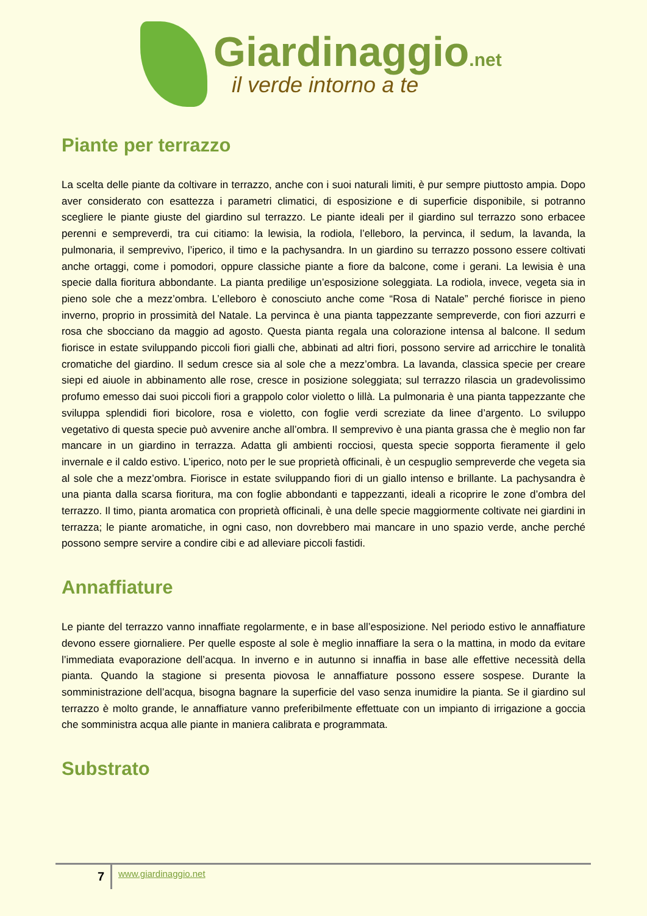Giardinaggio.net
il verde intorno a te
Piante per terrazzo
La scelta delle piante da coltivare in terrazzo, anche con i suoi naturali limiti, è pur sempre piuttosto ampia. Dopo aver considerato con esattezza i parametri climatici, di esposizione e di superficie disponibile, si potranno scegliere le piante giuste del giardino sul terrazzo. Le piante ideali per il giardino sul terrazzo sono erbacee perenni e sempreverdi, tra cui citiamo: la lewisia, la rodiola, l’elleboro, la pervinca, il sedum, la lavanda, la pulmonaria, il semprevivo, l’iperico, il timo e la pachysandra. In un giardino su terrazzo possono essere coltivati anche ortaggi, come i pomodori, oppure classiche piante a fiore da balcone, come i gerani. La lewisia è una specie dalla fioritura abbondante. La pianta predilige un’esposizione soleggiata. La rodiola, invece, vegeta sia in pieno sole che a mezz’ombra. L’elleboro è conosciuto anche come “Rosa di Natale” perché fiorisce in pieno inverno, proprio in prossimità del Natale. La pervinca è una pianta tappezzante sempreverde, con fiori azzurri e rosa che sbocciano da maggio ad agosto. Questa pianta regala una colorazione intensa al balcone. Il sedum fiorisce in estate sviluppando piccoli fiori gialli che, abbinati ad altri fiori, possono servire ad arricchire le tonalità cromatiche del giardino. Il sedum cresce sia al sole che a mezz’ombra. La lavanda, classica specie per creare siepi ed aiuole in abbinamento alle rose, cresce in posizione soleggiata; sul terrazzo rilascia un gradevolissimo profumo emesso dai suoi piccoli fiori a grappolo color violetto o lillà. La pulmonaria è una pianta tappezzante che sviluppa splendidi fiori bicolore, rosa e violetto, con foglie verdi screziate da linee d’argento. Lo sviluppo vegetativo di questa specie può avvenire anche all’ombra. Il semprevivo è una pianta grassa che è meglio non far mancare in un giardino in terrazza. Adatta gli ambienti rocciosi, questa specie sopporta fieramente il gelo invernale e il caldo estivo. L’iperico, noto per le sue proprietà officinali, è un cespuglio sempreverde che vegeta sia al sole che a mezz’ombra. Fiorisce in estate sviluppando fiori di un giallo intenso e brillante. La pachysandra è una pianta dalla scarsa fioritura, ma con foglie abbondanti e tappezzanti, ideali a ricoprire le zone d’ombra del terrazzo. Il timo, pianta aromatica con proprietà officinali, è una delle specie maggiormente coltivate nei giardini in terrazza; le piante aromatiche, in ogni caso, non dovrebbero mai mancare in uno spazio verde, anche perché possono sempre servire a condire cibi e ad alleviare piccoli fastidi.
Annaffiature
Le piante del terrazzo vanno innaffiate regolarmente, e in base all’esposizione. Nel periodo estivo le annaffiature devono essere giornaliere. Per quelle esposte al sole è meglio innaffiare la sera o la mattina, in modo da evitare l’immediata evaporazione dell’acqua. In inverno e in autunno si innaffia in base alle effettive necessità della pianta. Quando la stagione si presenta piovosa le annaffiature possono essere sospese. Durante la somministrazione dell’acqua, bisogna bagnare la superficie del vaso senza inumidire la pianta. Se il giardino sul terrazzo è molto grande, le annaffiature vanno preferibilmente effettuate con un impianto di irrigazione a goccia che somministra acqua alle piante in maniera calibrata e programmata.
Substrato
7
www.giardinaggio.net